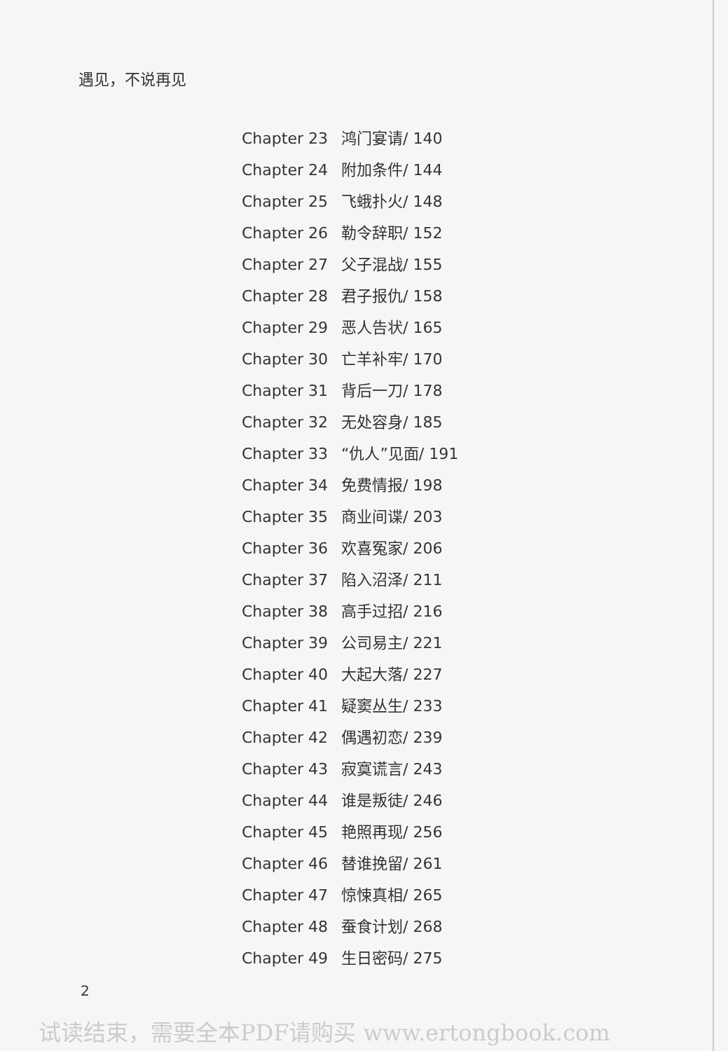遇见，不说再见
Chapter 23 鸿门宴请/ 140
Chapter 24 附加条件/ 144
Chapter 25 飞蛾扑火/ 148
Chapter 26 勒令辞职/ 152
Chapter 27 父子混战/ 155
Chapter 28 君子报仇/ 158
Chapter 29 恶人告状/ 165
Chapter 30 亡羊补牢/ 170
Chapter 31 背后一刀/ 178
Chapter 32 无处容身/ 185
Chapter 33 “仇人”见面/ 191
Chapter 34 免费情报/ 198
Chapter 35 商业间谍/ 203
Chapter 36 欢喜冤家/ 206
Chapter 37 陷入沼泽/ 211
Chapter 38 高手过招/ 216
Chapter 39 公司易主/ 221
Chapter 40 大起大落/ 227
Chapter 41 疑窦丛生/ 233
Chapter 42 偶遇初恋/ 239
Chapter 43 寂寞谎言/ 243
Chapter 44 谁是叛徒/ 246
Chapter 45 艳照再现/ 256
Chapter 46 替谁挽留/ 261
Chapter 47 惊悚真相/ 265
Chapter 48 蚕食计划/ 268
Chapter 49 生日密码/ 275
2
试读结束，需要全本PDF请购买 www.ertongbook.com